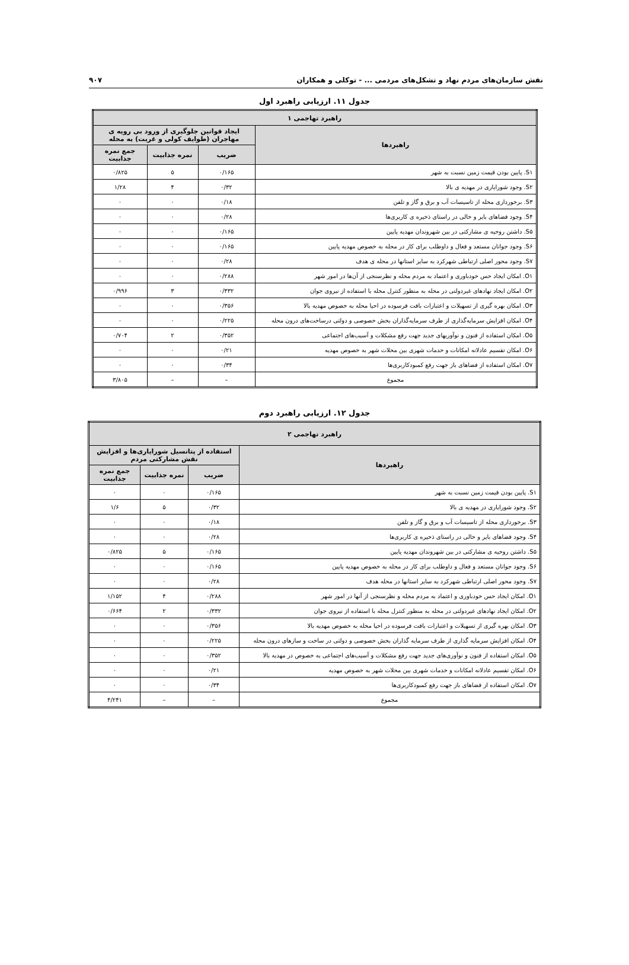نقش سازمان‌های مردم نهاد و تشکل‌های مردمی ... - توکلی و همکاران ۹۰۷
جدول ۱۱. ارزیابی راهبرد اول
| راهبرد تهاجمی ۱ | | | |
| --- | --- | --- | --- |
| راهبردها | ایجاد قوانین جلوگیری از ورود بی رویه ی مهاجران (طوایف کولی و غربت) به محله | | |
| | ضریب | نمره جذابیت | جمع نمره جذابیت |
| S۱. پایین بودن قیمت زمین نسبت به شهر | ۰/۱۶۵ | ۵ | ۰/۸۲۵ |
| S۲. وجود شورایاری در مهدیه ی بالا | ۰/۳۲ | ۴ | ۱/۲۸ |
| S۳. برخورداری محله از تاسیسات آب و برق و گاز و تلفن | ۰/۱۸ | ۰ | ۰ |
| S۴. وجود فضاهای بایر و خالی در راستای ذخیره ی کاربری‌ها | ۰/۲۸ | ۰ | ۰ |
| S۵. داشتن روحیه ی مشارکتی در بین شهروندان مهدیه پایین | ۰/۱۶۵ | ۰ | ۰ |
| S۶. وجود جوانان مستعد و فعال و داوطلب برای کار در محله به خصوص مهدیه پایین | ۰/۱۶۵ | ۰ | ۰ |
| S۷. وجود محور اصلی ارتباطی شهرکرد به سایر استانها در محله ی هدف | ۰/۲۸ | ۰ | ۰ |
| O۱. امکان ایجاد حس خودباوری و اعتماد به مردم محله و نظرسنجی از آن‌ها در امور شهر | ۰/۲۸۸ | ۰ | ۰ |
| O۲. امکان ایجاد نهادهای غیردولتی در محله به منظور کنترل محله با استفاده از نیروی جوان | ۰/۳۳۲ | ۳ | ۰/۹۹۶ |
| O۳. امکان بهره گیری از تسهیلات و اعتبارات بافت فرسوده در احیا محله به خصوص مهدیه بالا | ۰/۳۵۶ | ۰ | ۰ |
| O۴. امکان افزایش سرمایه‌گذاری از طرف سرمایه‌گذاران بخش خصوصی و دولتی درساخت‌های درون محله | ۰/۲۲۵ | ۰ | ۰ |
| O۵. امکان استفاده از فنون و نوآوریهای جدید جهت رفع مشکلات و آسیب‌های اجتماعی | ۰/۳۵۲ | ۲ | ۰/۷۰۴ |
| O۶. امکان تقسیم عادلانه امکانات و خدمات شهری بین محلات شهر به خصوص مهدیه | ۰/۲۱ | ۰ | ۰ |
| O۷. امکان استفاده از فضاهای باز جهت رفع کمبودکاربری‌ها | ۰/۳۴ | ۰ | ۰ |
| مجموع | – | – | ۳/۸۰۵ |
جدول ۱۲. ارزیابی راهبرد دوم
| راهبرد تهاجمی ۲ | | | |
| --- | --- | --- | --- |
| راهبردها | استفاده از پتانسیل شورایاری‌ها و افزایش نقش مشارکتی مردم | | |
| | ضریب | نمره جذابیت | جمع نمره جذابیت |
| S۱. پایین بودن قیمت زمین نسبت به شهر | ۰/۱۶۵ | ۰ | ۰ |
| S۲. وجود شورایاری در مهدیه ی بالا | ۰/۳۲ | ۵ | ۱/۶ |
| S۳. برخورداری محله از تاسیسات آب و برق و گاز و تلفن | ۰/۱۸ | ۰ | ۰ |
| S۴. وجود فضاهای بایر و خالی در راستای ذخیره ی کاربری‌ها | ۰/۲۸ | ۰ | ۰ |
| S۵. داشتن روحیه ی مشارکتی در بین شهروندان مهدیه پایین | ۰/۱۶۵ | ۵ | ۰/۸۲۵ |
| S۶. وجود جوانان مستعد و فعال و داوطلب برای کار در محله به خصوص مهدیه پایین | ۰/۱۶۵ | ۰ | ۰ |
| S۷. وجود محور اصلی ارتباطی شهرکرد به سایر استانها در محله هدف | ۰/۲۸ | ۰ | ۰ |
| O۱. امکان ایجاد حس خودباوری و اعتماد به مردم محله و نظرسنجی از آنها در امور شهر | ۰/۲۸۸ | ۴ | ۱/۱۵۲ |
| O۲. امکان ایجاد نهادهای غیردولتی در محله به منظور کنترل محله با استفاده از نیروی جوان | ۰/۳۳۲ | ۲ | ۰/۶۶۴ |
| O۳. امکان بهره گیری از تسهیلات و اعتبارات بافت فرسوده در احیا محله به خصوص مهدیه بالا | ۰/۳۵۶ | ۰ | ۰ |
| O۴. امکان افزایش سرمایه گذاری از طرف سرمایه گذاران بخش خصوصی و دولتی در ساخت و سازهای درون محله | ۰/۲۲۵ | ۰ | ۰ |
| O۵. امکان استفاده از فنون و نوآوری‌های جدید جهت رفع مشکلات و آسیب‌های اجتماعی به خصوص در مهدیه بالا | ۰/۳۵۲ | ۰ | ۰ |
| O۶. امکان تقسیم عادلانه امکانات و خدمات شهری بین محلات شهر به خصوص مهدیه | ۰/۲۱ | ۰ | ۰ |
| O۷. امکان استفاده از فضاهای باز جهت رفع کمبودکاربری‌ها | ۰/۳۴ | ۰ | ۰ |
| مجموع | – | – | ۴/۲۴۱ |